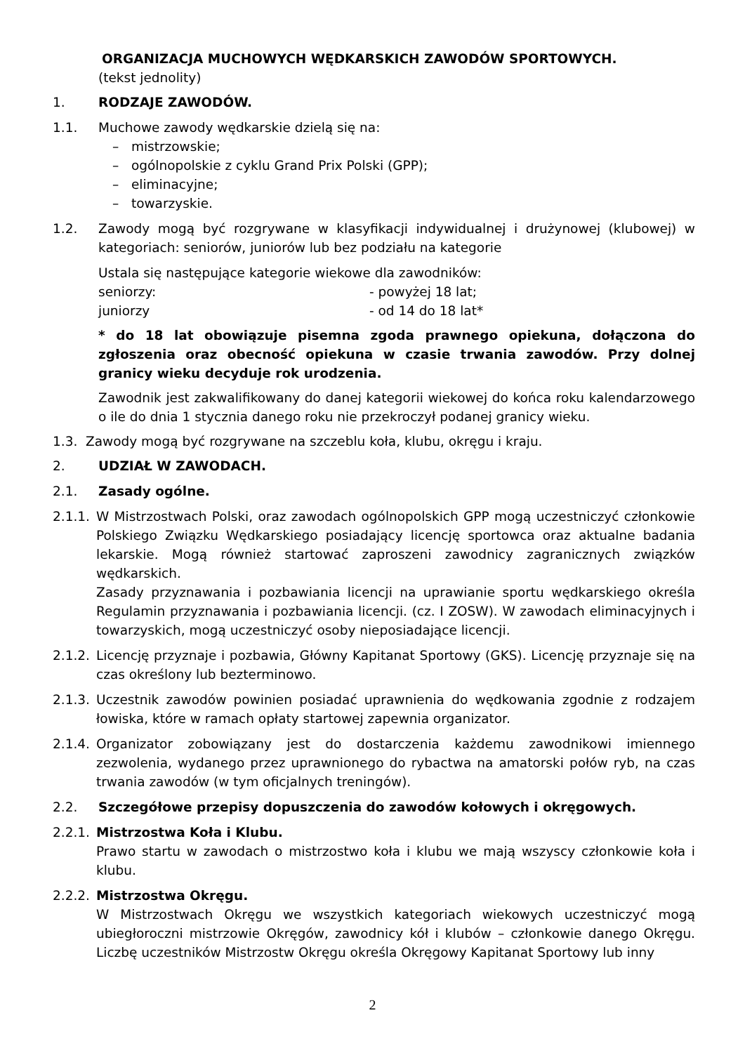ORGANIZACJA MUCHOWYCH WĘDKARSKICH ZAWODÓW SPORTOWYCH.
(tekst jednolity)
1. RODZAJE ZAWODÓW.
1.1. Muchowe zawody wędkarskie dzielą się na:
– mistrzowskie;
– ogólnopolskie z cyklu Grand Prix Polski (GPP);
– eliminacyjne;
– towarzyskie.
1.2. Zawody mogą być rozgrywane w klasyfikacji indywidualnej i drużynowej (klubowej) w kategoriach: seniorów, juniorów lub bez podziału na kategorie
Ustala się następujące kategorie wiekowe dla zawodników:
seniorzy: - powyżej 18 lat;
juniorzy - od 14 do 18 lat*
* do 18 lat obowiązuje pisemna zgoda prawnego opiekuna, dołączona do zgłoszenia oraz obecność opiekuna w czasie trwania zawodów. Przy dolnej granicy wieku decyduje rok urodzenia.
Zawodnik jest zakwalifikowany do danej kategorii wiekowej do końca roku kalendarzowego o ile do dnia 1 stycznia danego roku nie przekroczył podanej granicy wieku.
1.3. Zawody mogą być rozgrywane na szczeblu koła, klubu, okręgu i kraju.
2. UDZIAŁ W ZAWODACH.
2.1. Zasady ogólne.
2.1.1.
W Mistrzostwach Polski, oraz zawodach ogólnopolskich GPP mogą uczestniczyć członkowie Polskiego Związku Wędkarskiego posiadający licencję sportowca oraz aktualne badania lekarskie. Mogą również startować zaproszeni zawodnicy zagranicznych związków wędkarskich.
Zasady przyznawania i pozbawiania licencji na uprawianie sportu wędkarskiego określa Regulamin przyznawania i pozbawiania licencji. (cz. I ZOSW). W zawodach eliminacyjnych i towarzyskich, mogą uczestniczyć osoby nieposiadające licencji.
2.1.2.
Licencję przyznaje i pozbawia, Główny Kapitanat Sportowy (GKS). Licencję przyznaje się na czas określony lub bezterminowo.
2.1.3.
Uczestnik zawodów powinien posiadać uprawnienia do wędkowania zgodnie z rodzajem łowiska, które w ramach opłaty startowej zapewnia organizator.
2.1.4.
Organizator zobowiązany jest do dostarczenia każdemu zawodnikowi imiennego zezwolenia, wydanego przez uprawnionego do rybactwa na amatorski połów ryb, na czas trwania zawodów (w tym oficjalnych treningów).
2.2. Szczegółowe przepisy dopuszczenia do zawodów kołowych i okręgowych.
2.2.1.
Mistrzostwa Koła i Klubu.
Prawo startu w zawodach o mistrzostwo koła i klubu we mają wszyscy członkowie koła i klubu.
2.2.2.
Mistrzostwa Okręgu.
W Mistrzostwach Okręgu we wszystkich kategoriach wiekowych uczestniczyć mogą ubiegłoroczni mistrzowie Okręgów, zawodnicy kół i klubów – członkowie danego Okręgu. Liczbę uczestników Mistrzostw Okręgu określa Okręgowy Kapitanat Sportowy lub inny
2